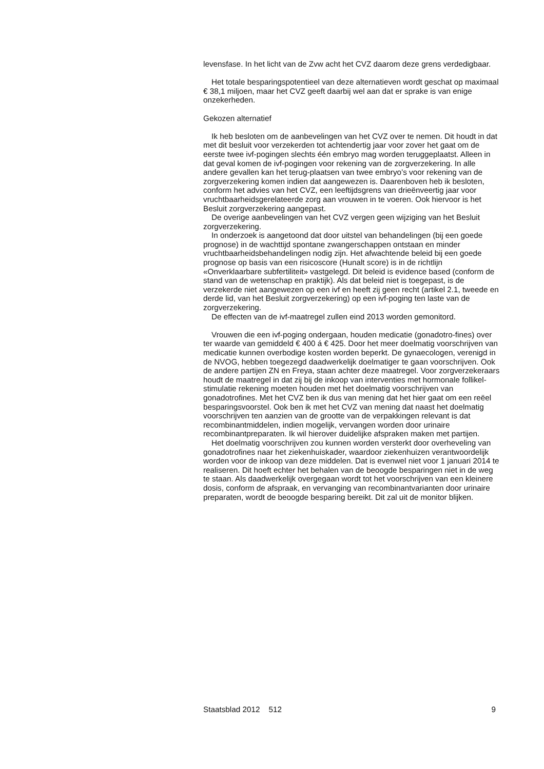levensfase. In het licht van de Zvw acht het CVZ daarom deze grens verdedigbaar.
Het totale besparingspotentieel van deze alternatieven wordt geschat op maximaal € 38,1 miljoen, maar het CVZ geeft daarbij wel aan dat er sprake is van enige onzekerheden.
Gekozen alternatief
Ik heb besloten om de aanbevelingen van het CVZ over te nemen. Dit houdt in dat met dit besluit voor verzekerden tot achtendertig jaar voor zover het gaat om de eerste twee ivf-pogingen slechts één embryo mag worden teruggeplaatst. Alleen in dat geval komen de ivf-pogingen voor rekening van de zorgverzekering. In alle andere gevallen kan het terug-plaatsen van twee embryo’s voor rekening van de zorgverzekering komen indien dat aangewezen is. Daarenboven heb ik besloten, conform het advies van het CVZ, een leeftijdsgrens van drieënveertig jaar voor vruchtbaarheidsgerelateerde zorg aan vrouwen in te voeren. Ook hiervoor is het Besluit zorgverzekering aangepast.
De overige aanbevelingen van het CVZ vergen geen wijziging van het Besluit zorgverzekering.
In onderzoek is aangetoond dat door uitstel van behandelingen (bij een goede prognose) in de wachttijd spontane zwangerschappen ontstaan en minder vruchtbaarheidsbehandelingen nodig zijn. Het afwachtende beleid bij een goede prognose op basis van een risicoscore (Hunalt score) is in de richtlijn «Onverklaarbare subfertiliteit» vastgelegd. Dit beleid is evidence based (conform de stand van de wetenschap en praktijk). Als dat beleid niet is toegepast, is de verzekerde niet aangewezen op een ivf en heeft zij geen recht (artikel 2.1, tweede en derde lid, van het Besluit zorgverzekering) op een ivf-poging ten laste van de zorgverzekering.
De effecten van de ivf-maatregel zullen eind 2013 worden gemonitord.
Vrouwen die een ivf-poging ondergaan, houden medicatie (gonadotro-fines) over ter waarde van gemiddeld € 400 á € 425. Door het meer doelmatig voorschrijven van medicatie kunnen overbodige kosten worden beperkt. De gynaecologen, verenigd in de NVOG, hebben toegezegd daadwerkelijk doelmatiger te gaan voorschrijven. Ook de andere partijen ZN en Freya, staan achter deze maatregel. Voor zorgverzekeraars houdt de maatregel in dat zij bij de inkoop van interventies met hormonale follikel-stimulatie rekening moeten houden met het doelmatig voorschrijven van gonadotrofines. Met het CVZ ben ik dus van mening dat het hier gaat om een reëel besparingsvoorstel. Ook ben ik met het CVZ van mening dat naast het doelmatig voorschrijven ten aanzien van de grootte van de verpakkingen relevant is dat recombinantmiddelen, indien mogelijk, vervangen worden door urinaire recombinantpreparaten. Ik wil hierover duidelijke afspraken maken met partijen.
Het doelmatig voorschrijven zou kunnen worden versterkt door overheveling van gonadotrofines naar het ziekenhuiskader, waardoor ziekenhuizen verantwoordelijk worden voor de inkoop van deze middelen. Dat is evenwel niet voor 1 januari 2014 te realiseren. Dit hoeft echter het behalen van de beoogde besparingen niet in de weg te staan. Als daadwerkelijk overgegaan wordt tot het voorschrijven van een kleinere dosis, conform de afspraak, en vervanging van recombinantvarianten door urinaire preparaten, wordt de beoogde besparing bereikt. Dit zal uit de monitor blijken.
Staatsblad 2012 512 9